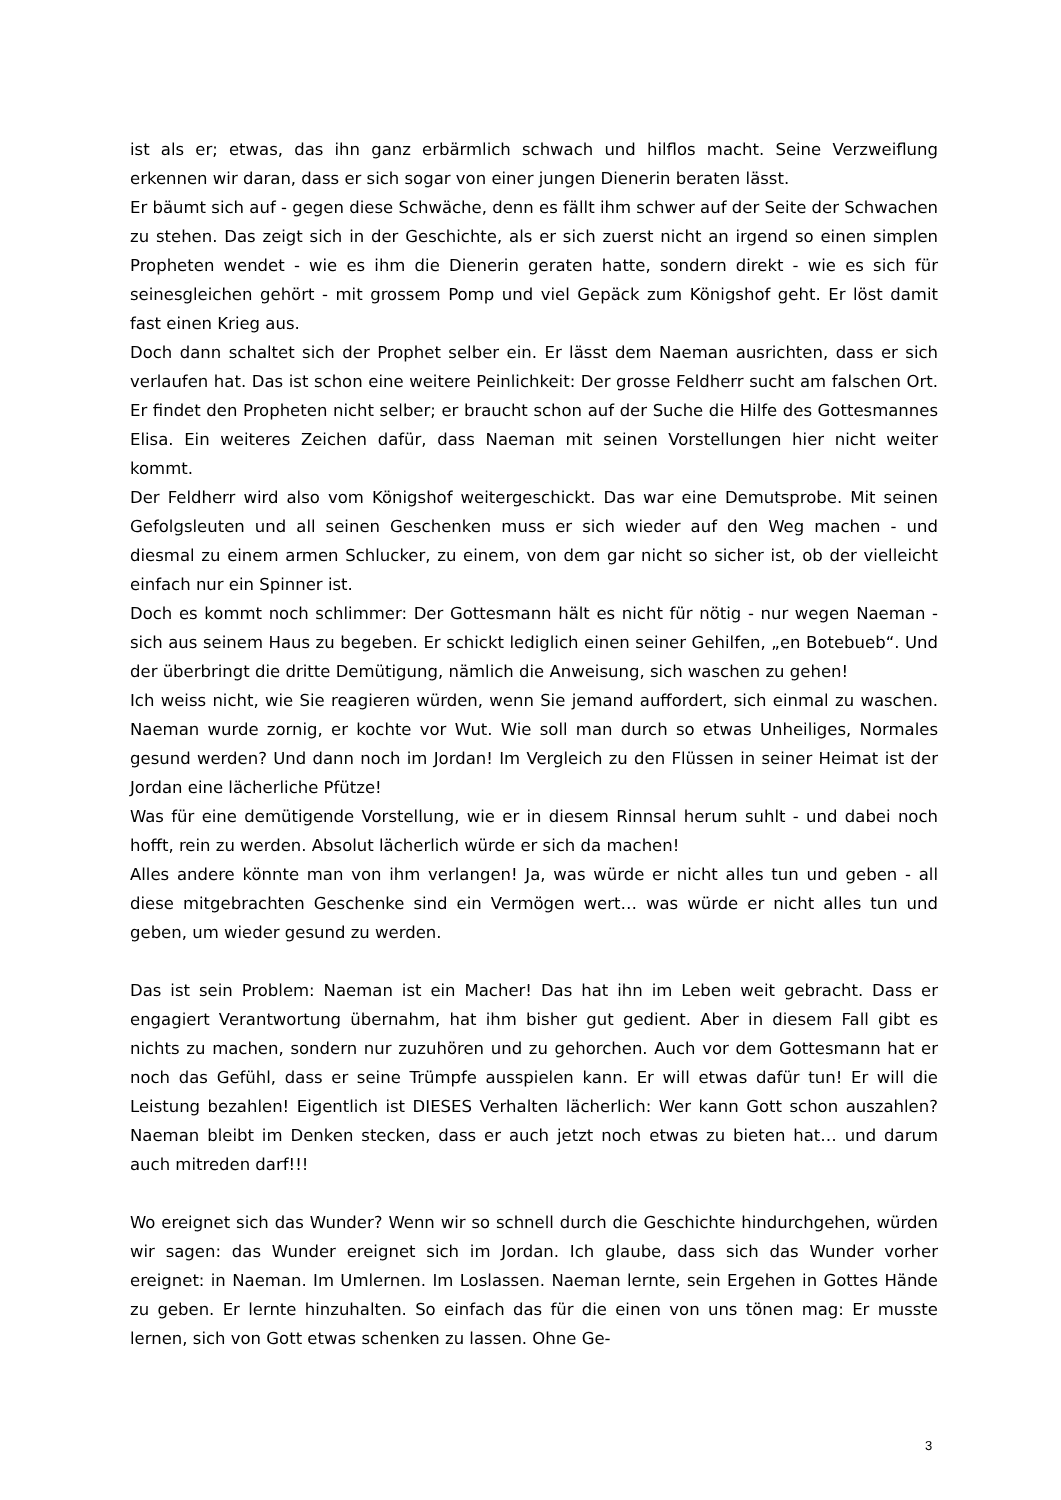ist als er; etwas, das ihn ganz erbärmlich schwach und hilflos macht. Seine Verzweiflung erkennen wir daran, dass er sich sogar von einer jungen Dienerin beraten lässt.
Er bäumt sich auf - gegen diese Schwäche, denn es fällt ihm schwer auf der Seite der Schwachen zu stehen. Das zeigt sich in der Geschichte, als er sich zuerst nicht an irgend so einen simplen Propheten wendet - wie es ihm die Dienerin geraten hatte, sondern direkt - wie es sich für seinesgleichen gehört - mit grossem Pomp und viel Gepäck zum Königshof geht. Er löst damit fast einen Krieg aus.
Doch dann schaltet sich der Prophet selber ein. Er lässt dem Naeman ausrichten, dass er sich verlaufen hat. Das ist schon eine weitere Peinlichkeit: Der grosse Feldherr sucht am falschen Ort. Er findet den Propheten nicht selber; er braucht schon auf der Suche die Hilfe des Gottesmannes Elisa. Ein weiteres Zeichen dafür, dass Naeman mit seinen Vorstellungen hier nicht weiter kommt.
Der Feldherr wird also vom Königshof weitergeschickt. Das war eine Demutsprobe. Mit seinen Gefolgsleuten und all seinen Geschenken muss er sich wieder auf den Weg machen - und diesmal zu einem armen Schlucker, zu einem, von dem gar nicht so sicher ist, ob der vielleicht einfach nur ein Spinner ist.
Doch es kommt noch schlimmer: Der Gottesmann hält es nicht für nötig - nur wegen Naeman - sich aus seinem Haus zu begeben. Er schickt lediglich einen seiner Gehilfen, „en Botebueb“. Und der überbringt die dritte Demütigung, nämlich die Anweisung, sich waschen zu gehen!
Ich weiss nicht, wie Sie reagieren würden, wenn Sie jemand auffordert, sich einmal zu waschen. Naeman wurde zornig, er kochte vor Wut. Wie soll man durch so etwas Unheiliges, Normales gesund werden? Und dann noch im Jordan! Im Vergleich zu den Flüssen in seiner Heimat ist der Jordan eine lächerliche Pfütze!
Was für eine demütigende Vorstellung, wie er in diesem Rinnsal herum suhlt - und dabei noch hofft, rein zu werden. Absolut lächerlich würde er sich da machen!
Alles andere könnte man von ihm verlangen! Ja, was würde er nicht alles tun und geben - all diese mitgebrachten Geschenke sind ein Vermögen wert… was würde er nicht alles tun und geben, um wieder gesund zu werden.
Das ist sein Problem: Naeman ist ein Macher! Das hat ihn im Leben weit gebracht. Dass er engagiert Verantwortung übernahm, hat ihm bisher gut gedient. Aber in diesem Fall gibt es nichts zu machen, sondern nur zuzuhören und zu gehorchen. Auch vor dem Gottesmann hat er noch das Gefühl, dass er seine Trümpfe ausspielen kann. Er will etwas dafür tun! Er will die Leistung bezahlen! Eigentlich ist DIESES Verhalten lächerlich: Wer kann Gott schon auszahlen? Naeman bleibt im Denken stecken, dass er auch jetzt noch etwas zu bieten hat… und darum auch mitreden darf!!!
Wo ereignet sich das Wunder? Wenn wir so schnell durch die Geschichte hindurchgehen, würden wir sagen: das Wunder ereignet sich im Jordan. Ich glaube, dass sich das Wunder vorher ereignet: in Naeman. Im Umlernen. Im Loslassen. Naeman lernte, sein Ergehen in Gottes Hände zu geben. Er lernte hinzuhalten. So einfach das für die einen von uns tönen mag: Er musste lernen, sich von Gott etwas schenken zu lassen. Ohne Ge-
3